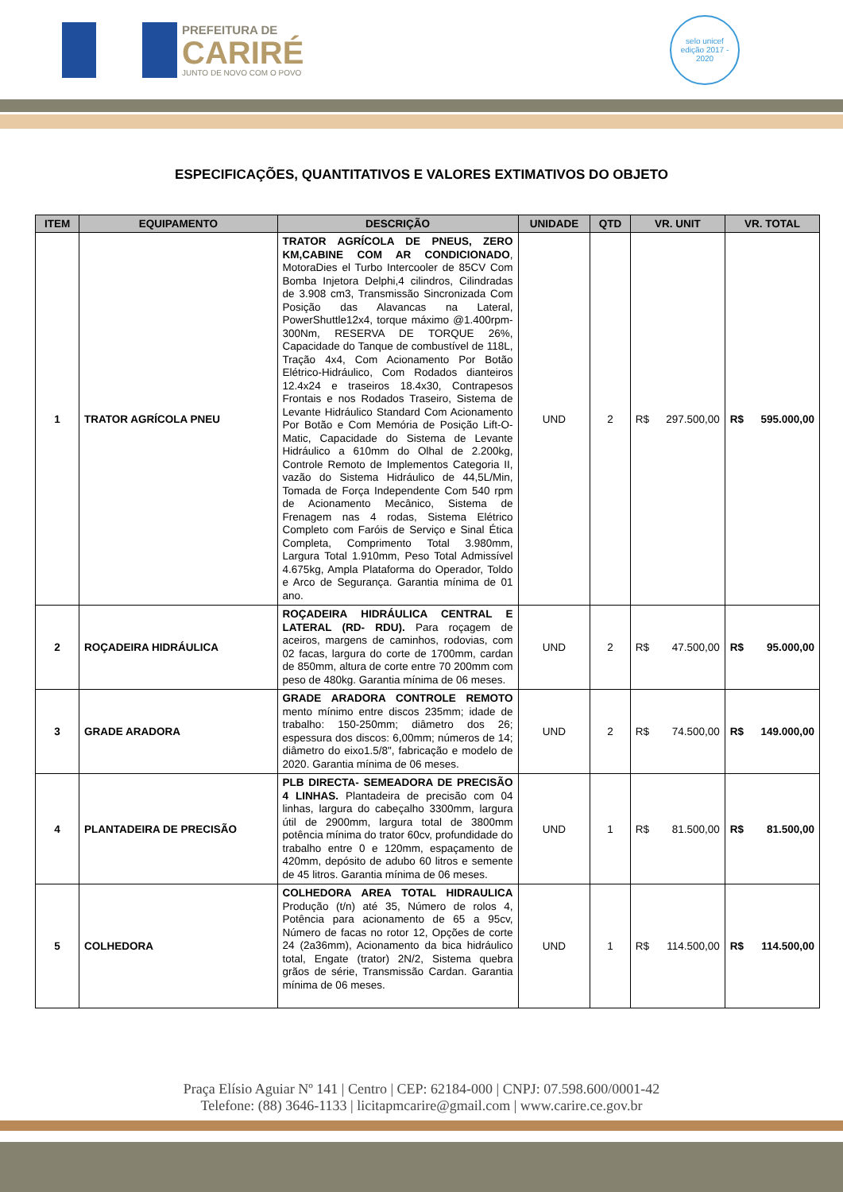PREFEITURA DE
CARIRÉ
JUNTO DE NOVO COM O POVO
selo unicef
edição 2017 - 2020
ESPECIFICAÇÕES, QUANTITATIVOS E VALORES EXTIMATIVOS DO OBJETO
| ITEM | EQUIPAMENTO | DESCRIÇÃO | UNIDADE | QTD | VR. UNIT | VR. TOTAL |
| --- | --- | --- | --- | --- | --- | --- |
| 1 | TRATOR AGRÍCOLA PNEU | TRATOR AGRÍCOLA DE PNEUS, ZERO KM,CABINE COM AR CONDICIONADO , MotoraDies el Turbo Intercooler de 85CV Com Bomba Injetora Delphi,4 cilindros, Cilindradas de 3.908 cm3, Transmissão Sincronizada Com Posição das Alavancas na Lateral, PowerShuttle12x4, torque máximo @1.400rpm-300Nm, RESERVA DE TORQUE 26%, Capacidade do Tanque de combustível de 118L, Tração 4x4, Com Acionamento Por Botão Elétrico-Hidráulico, Com Rodados dianteiros 12.4x24 e traseiros 18.4x30, Contrapesos Frontais e nos Rodados Traseiro, Sistema de Levante Hidráulico Standard Com Acionamento Por Botão e Com Memória de Posição Lift-O-Matic, Capacidade do Sistema de Levante Hidráulico a 610mm do Olhal de 2.200kg, Controle Remoto de Implementos Categoria II, vazão do Sistema Hidráulico de 44,5L/Min, Tomada de Força Independente Com 540 rpm de Acionamento Mecânico, Sistema de Frenagem nas 4 rodas, Sistema Elétrico Completo com Faróis de Serviço e Sinal Ética Completa, Comprimento Total 3.980mm, Largura Total 1.910mm, Peso Total Admissível 4.675kg, Ampla Plataforma do Operador, Toldo e Arco de Segurança. Garantia mínima de 01 ano. | UND | 2 | R$ 297.500,00 | R$ 595.000,00 |
| 2 | ROÇADEIRA HIDRÁULICA | ROÇADEIRA HIDRÁULICA CENTRAL E LATERAL (RD- RDU). Para roçagem de aceiros, margens de caminhos, rodovias, com 02 facas, largura do corte de 1700mm, cardan de 850mm, altura de corte entre 70 200mm com peso de 480kg. Garantia mínima de 06 meses. | UND | 2 | R$ 47.500,00 | R$ 95.000,00 |
| 3 | GRADE ARADORA | GRADE ARADORA CONTROLE REMOTO mento mínimo entre discos 235mm; idade de trabalho: 150-250mm; diâmetro dos 26; espessura dos discos: 6,00mm; números de 14; diâmetro do eixo1.5/8", fabricação e modelo de 2020. Garantia mínima de 06 meses. | UND | 2 | R$ 74.500,00 | R$ 149.000,00 |
| 4 | PLANTADEIRA DE PRECISÃO | PLB DIRECTA- SEMEADORA DE PRECISÃO 4 LINHAS. Plantadeira de precisão com 04 linhas, largura do cabeçalho 3300mm, largura útil de 2900mm, largura total de 3800mm potência mínima do trator 60cv, profundidade do trabalho entre 0 e 120mm, espaçamento de 420mm, depósito de adubo 60 litros e semente de 45 litros. Garantia mínima de 06 meses. | UND | 1 | R$ 81.500,00 | R$ 81.500,00 |
| 5 | COLHEDORA | COLHEDORA AREA TOTAL HIDRAULICA Produção (t/n) até 35, Número de rolos 4, Potência para acionamento de 65 a 95cv, Número de facas no rotor 12, Opções de corte 24 (2a36mm), Acionamento da bica hidráulico total, Engate (trator) 2N/2, Sistema quebra grãos de série, Transmissão Cardan. Garantia mínima de 06 meses. | UND | 1 | R$ 114.500,00 | R$ 114.500,00 |
Praça Elísio Aguiar Nº 141 | Centro | CEP: 62184-000 | CNPJ: 07.598.600/0001-42
Telefone: (88) 3646-1133 | licitapmcarire@gmail.com | www.carire.ce.gov.br